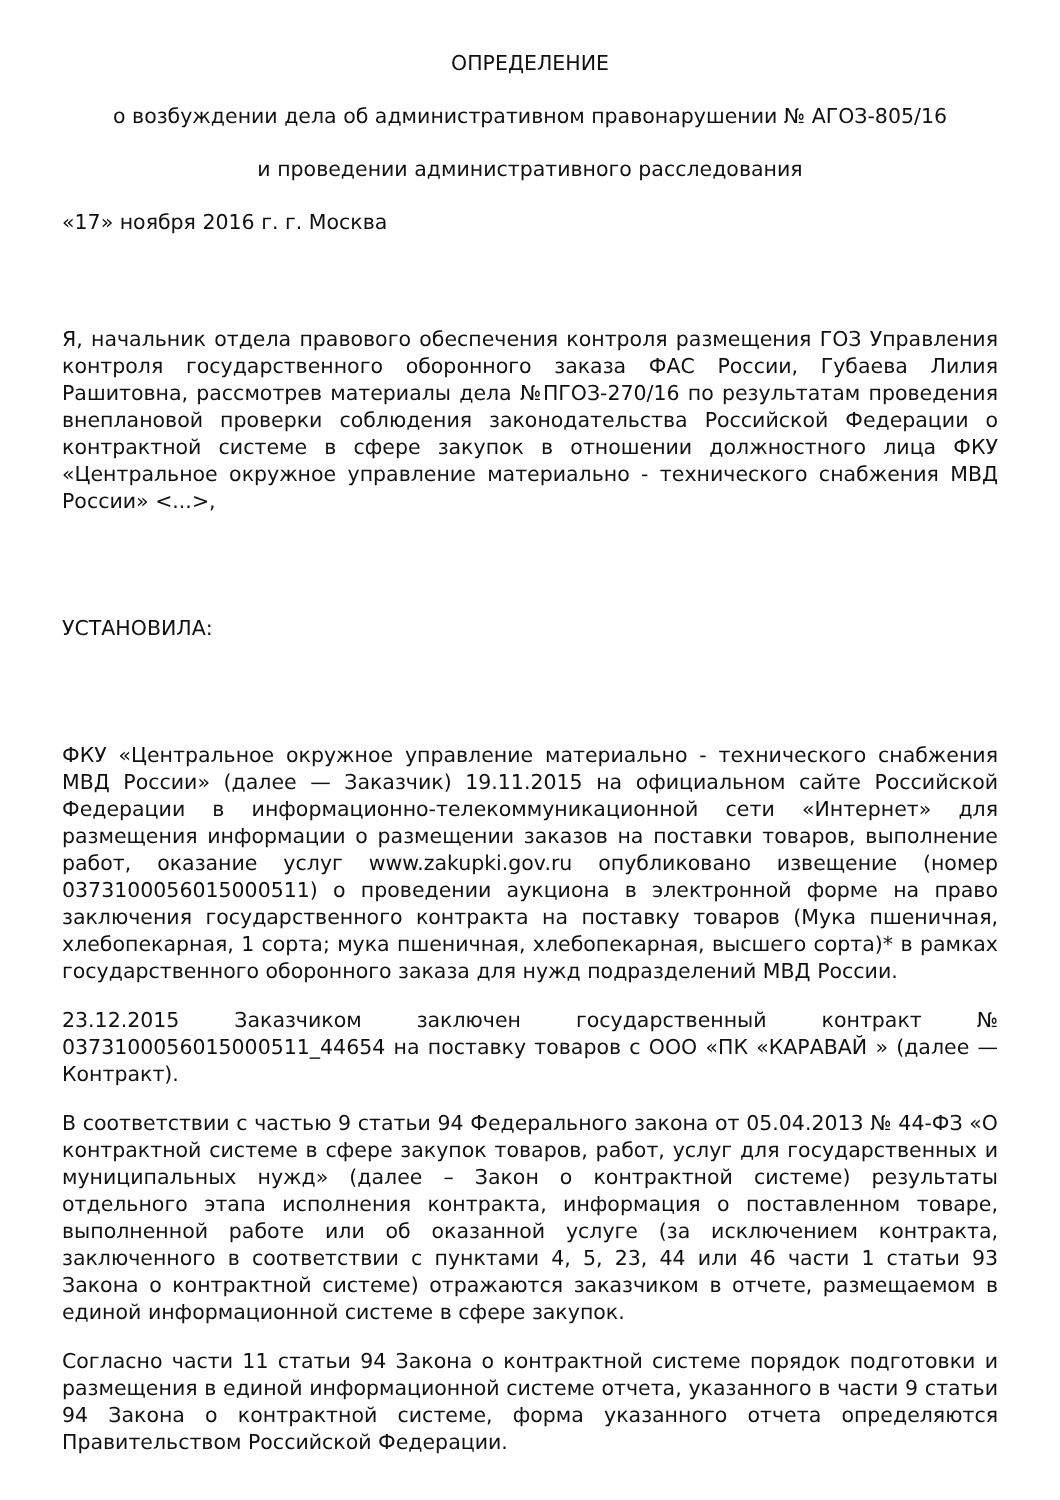ОПРЕДЕЛЕНИЕ
о возбуждении дела об административном правонарушении № АГОЗ-805/16
и проведении административного расследования
«17» ноября 2016 г. г. Москва
Я, начальник отдела правового обеспечения контроля размещения ГОЗ Управления контроля государственного оборонного заказа ФАС России, Губаева Лилия Рашитовна, рассмотрев материалы дела №ПГОЗ-270/16 по результатам проведения внеплановой проверки соблюдения законодательства Российской Федерации о контрактной системе в сфере закупок в отношении должностного лица ФКУ «Центральное окружное управление материально - технического снабжения МВД России» <...>,
УСТАНОВИЛА:
ФКУ «Центральное окружное управление материально - технического снабжения МВД России» (далее — Заказчик) 19.11.2015 на официальном сайте Российской Федерации в информационно-телекоммуникационной сети «Интернет» для размещения информации о размещении заказов на поставки товаров, выполнение работ, оказание услуг www.zakupki.gov.ru опубликовано извещение (номер 0373100056015000511) о проведении аукциона в электронной форме на право заключения государственного контракта на поставку товаров (Мука пшеничная, хлебопекарная, 1 сорта; мука пшеничная, хлебопекарная, высшего сорта)* в рамках государственного оборонного заказа для нужд подразделений МВД России.
23.12.2015 Заказчиком заключен государственный контракт № 0373100056015000511_44654 на поставку товаров с ООО «ПК «КАРАВАЙ » (далее — Контракт).
В соответствии с частью 9 статьи 94 Федерального закона от 05.04.2013 № 44-ФЗ «О контрактной системе в сфере закупок товаров, работ, услуг для государственных и муниципальных нужд» (далее – Закон о контрактной системе) результаты отдельного этапа исполнения контракта, информация о поставленном товаре, выполненной работе или об оказанной услуге (за исключением контракта, заключенного в соответствии с пунктами 4, 5, 23, 44 или 46 части 1 статьи 93 Закона о контрактной системе) отражаются заказчиком в отчете, размещаемом в единой информационной системе в сфере закупок.
Согласно части 11 статьи 94 Закона о контрактной системе порядок подготовки и размещения в единой информационной системе отчета, указанного в части 9 статьи 94 Закона о контрактной системе, форма указанного отчета определяются Правительством Российской Федерации.